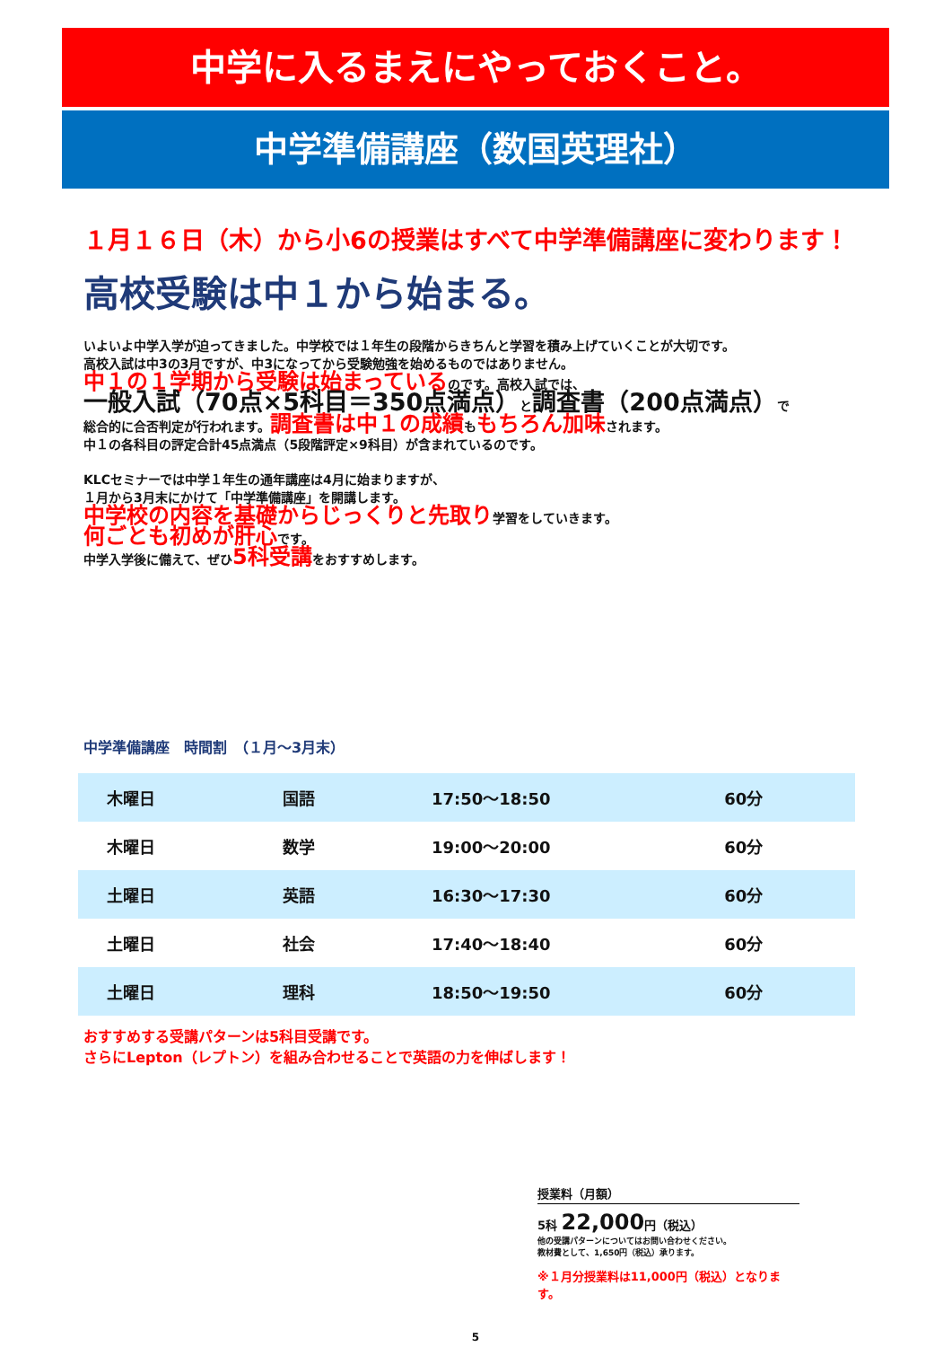中学に入るまえにやっておくこと。
中学準備講座（数国英理社）
１月１６日（木）から小6の授業はすべて中学準備講座に変わります！
高校受験は中１から始まる。
いよいよ中学入学が迫ってきました。中学校では１年生の段階からきちんと学習を積み上げていくことが大切です。
高校入試は中3の3月ですが、中3になってから受験勉強を始めるものではありません。
中１の１学期から受験は始まっているのです。高校入試では、
一般入試（70点×5科目＝350点満点）と調査書（200点満点）で
総合的に合否判定が行われます。調査書は中１の成績ももちろん加味されます。
中１の各科目の評定合計45点満点（5段階評定×9科目）が含まれているのです。
KLCセミナーでは中学１年生の通年講座は4月に始まりますが、
１月から3月末にかけて「中学準備講座」を開講します。
中学校の内容を基礎からじっくりと先取り学習をしていきます。
何ごとも初めが肝心です。
中学入学後に備えて、ぜひ5科受講をおすすめします。
中学準備講座　時間割　（１月～3月末）
| 木曜日 | 国語 | 17:50～18:50 | 60分 |
| 木曜日 | 数学 | 19:00～20:00 | 60分 |
| 土曜日 | 英語 | 16:30～17:30 | 60分 |
| 土曜日 | 社会 | 17:40～18:40 | 60分 |
| 土曜日 | 理科 | 18:50～19:50 | 60分 |
おすすめする受講パターンは5科目受講です。
さらにLepton（レプトン）を組み合わせることで英語の力を伸ばします！
授業料（月額）
5科 22,000円（税込）
他の受講パターンについてはお問い合わせください。
教材費として、1,650円（税込）承ります。
※１月分授業料は11,000円（税込）となります。
5